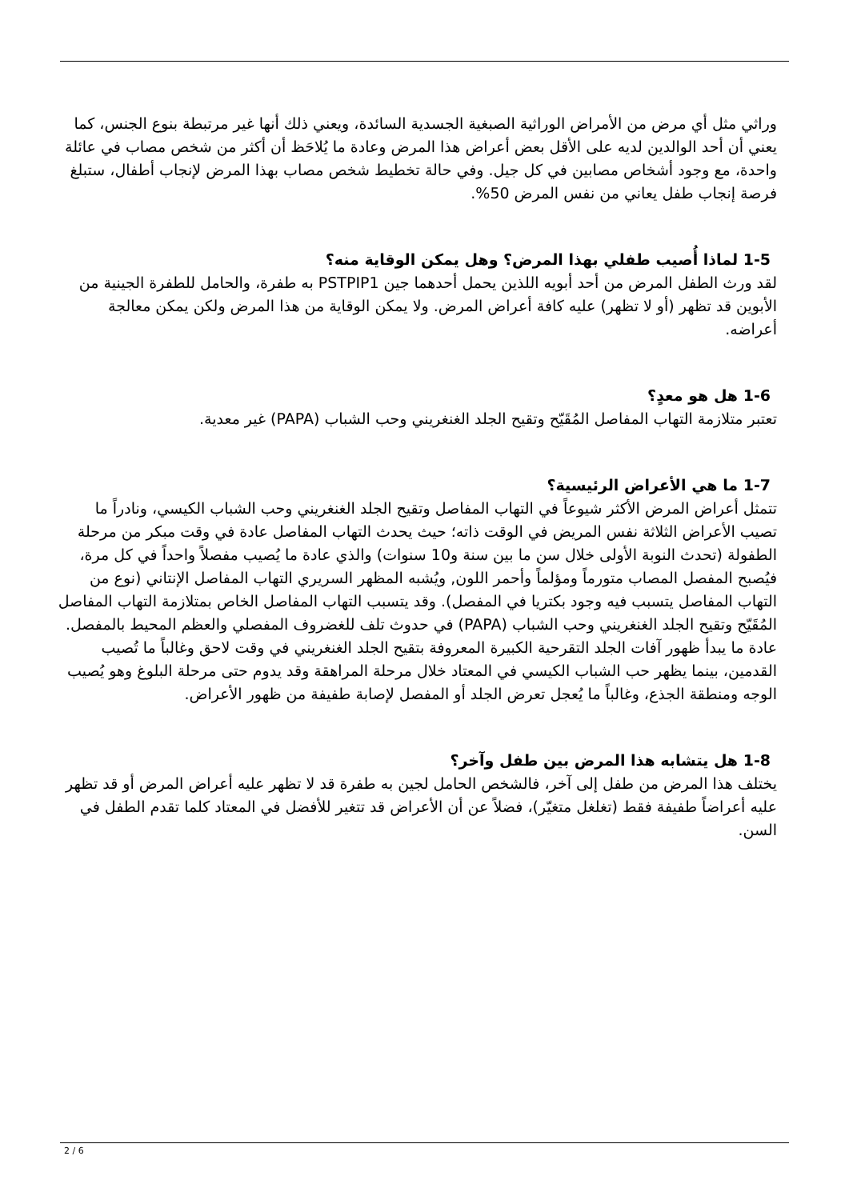وراثي مثل أي مرض من الأمراض الوراثية الصبغية الجسدية السائدة، ويعني ذلك أنها غير مرتبطة بنوع الجنس، كما يعني أن أحد الوالدين لديه على الأقل بعض أعراض هذا المرض وعادة ما يُلاحَظ أن أكثر من شخص مصاب في عائلة واحدة، مع وجود أشخاص مصابين في كل جيل. وفي حالة تخطيط شخص مصاب بهذا المرض لإنجاب أطفال، ستبلغ فرصة إنجاب طفل يعاني من نفس المرض 50%.
1-5 لماذا أُصيب طفلي بهذا المرض؟ وهل يمكن الوقاية منه؟
لقد ورث الطفل المرض من أحد أبويه اللذين يحمل أحدهما جين PSTPIP1 به طفرة، والحامل للطفرة الجينية من الأبوين قد تظهر (أو لا تظهر) عليه كافة أعراض المرض. ولا يمكن الوقاية من هذا المرض ولكن يمكن معالجة أعراضه.
1-6 هل هو معدٍ؟
تعتبر متلازمة التهاب المفاصل المُقَيّح وتقيح الجلد الغنغريني وحب الشباب (PAPA) غير معدية.
1-7 ما هي الأعراض الرئيسية؟
تتمثل أعراض المرض الأكثر شيوعاً في التهاب المفاصل وتقيح الجلد الغنغريني وحب الشباب الكيسي، ونادراً ما تصيب الأعراض الثلاثة نفس المريض في الوقت ذاته؛ حيث يحدث التهاب المفاصل عادة في وقت مبكر من مرحلة الطفولة (تحدث النوبة الأولى خلال سن ما بين سنة و10 سنوات) والذي عادة ما يُصيب مفصلاً واحداً في كل مرة، فيُصبح المفصل المصاب متورماً ومؤلماً وأحمر اللون, ويُشبه المظهر السريري التهاب المفاصل الإنتاني (نوع من التهاب المفاصل يتسبب فيه وجود بكتريا في المفصل). وقد يتسبب التهاب المفاصل الخاص بمتلازمة التهاب المفاصل المُقَيّح وتقيح الجلد الغنغريني وحب الشباب (PAPA) في حدوث تلف للغضروف المفصلي والعظم المحيط بالمفصل. عادة ما يبدأ ظهور آفات الجلد التقرحية الكبيرة المعروفة بتقيح الجلد الغنغريني في وقت لاحق وغالباً ما تُصيب القدمين، بينما يظهر حب الشباب الكيسي في المعتاد خلال مرحلة المراهقة وقد يدوم حتى مرحلة البلوغ وهو يُصيب الوجه ومنطقة الجذع، وغالباً ما يُعجل تعرض الجلد أو المفصل لإصابة طفيفة من ظهور الأعراض.
1-8 هل يتشابه هذا المرض بين طفل وآخر؟
يختلف هذا المرض من طفل إلى آخر، فالشخص الحامل لجين به طفرة قد لا تظهر عليه أعراض المرض أو قد تظهر عليه أعراضاً طفيفة فقط (تغلغل متغيّر)، فضلاً عن أن الأعراض قد تتغير للأفضل في المعتاد كلما تقدم الطفل في السن.
2 / 6